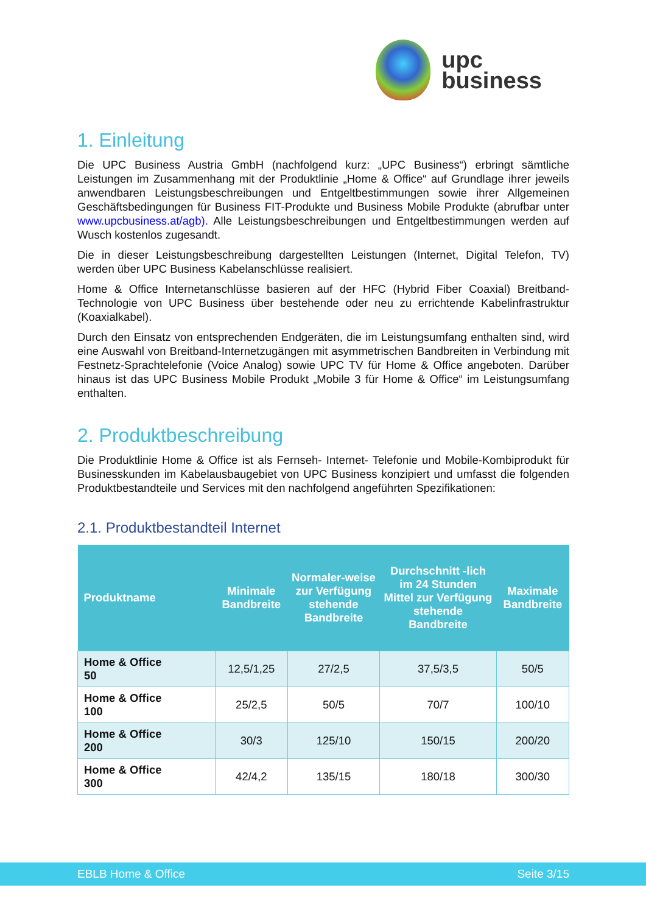upc
business
1. Einleitung
Die UPC Business Austria GmbH (nachfolgend kurz: „UPC Business“) erbringt sämtliche Leistungen im Zusammenhang mit der Produktlinie „Home & Office“ auf Grundlage ihrer jeweils anwendbaren Leistungsbeschreibungen und Entgeltbestimmungen sowie ihrer Allgemeinen Geschäftsbedingungen für Business FIT-Produkte und Business Mobile Produkte (abrufbar unter www.upcbusiness.at/agb). Alle Leistungsbeschreibungen und Entgeltbestimmungen werden auf Wusch kostenlos zugesandt.
Die in dieser Leistungsbeschreibung dargestellten Leistungen (Internet, Digital Telefon, TV) werden über UPC Business Kabelanschlüsse realisiert.
Home & Office Internetanschlüsse basieren auf der HFC (Hybrid Fiber Coaxial) Breitband-Technologie von UPC Business über bestehende oder neu zu errichtende Kabelinfrastruktur (Koaxialkabel).
Durch den Einsatz von entsprechenden Endgeräten, die im Leistungsumfang enthalten sind, wird eine Auswahl von Breitband-Internetzugängen mit asymmetrischen Bandbreiten in Verbindung mit Festnetz-Sprachtelefonie (Voice Analog) sowie UPC TV für Home & Office angeboten. Darüber hinaus ist das UPC Business Mobile Produkt „Mobile 3 für Home & Office“ im Leistungsumfang enthalten.
2. Produktbeschreibung
Die Produktlinie Home & Office ist als Fernseh- Internet- Telefonie und Mobile-Kombiprodukt für Businesskunden im Kabelausbaugebiet von UPC Business konzipiert und umfasst die folgenden Produktbestandteile und Services mit den nachfolgend angeführten Spezifikationen:
2.1. Produktbestandteil Internet
| Produktname | Minimale Bandbreite | Normaler-weise zur Verfügung stehende Bandbreite | Durchschnitt -lich im 24 Stunden Mittel zur Verfügung stehende Bandbreite | Maximale Bandbreite |
| --- | --- | --- | --- | --- |
| Home & Office 50 | 12,5/1,25 | 27/2,5 | 37,5/3,5 | 50/5 |
| Home & Office 100 | 25/2,5 | 50/5 | 70/7 | 100/10 |
| Home & Office 200 | 30/3 | 125/10 | 150/15 | 200/20 |
| Home & Office 300 | 42/4,2 | 135/15 | 180/18 | 300/30 |
EBLB Home & Office Seite 3/15